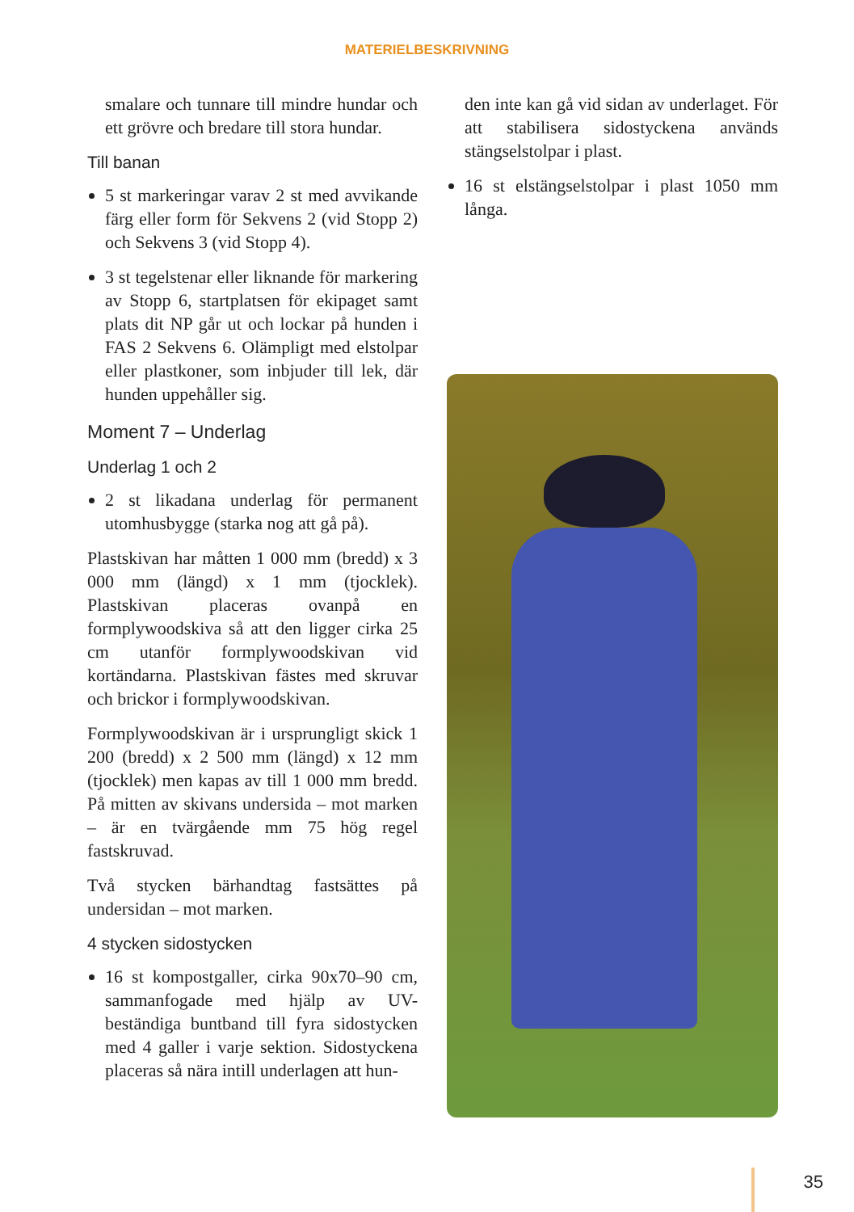MATERIELBESKRIVNING
smalare och tunnare till mindre hundar och ett grövre och bredare till stora hundar.
Till banan
5 st markeringar varav 2 st med avvikande färg eller form för Sekvens 2 (vid Stopp 2) och Sekvens 3 (vid Stopp 4).
3 st tegelstenar eller liknande för markering av Stopp 6, startplatsen för ekipaget samt plats dit NP går ut och lockar på hunden i FAS 2 Sekvens 6. Olämpligt med elstolpar eller plastkoner, som inbjuder till lek, där hunden uppehåller sig.
Moment 7 – Underlag
Underlag 1 och 2
2 st likadana underlag för permanent utomhusbygge (starka nog att gå på).
Plastskivan har måtten 1 000 mm (bredd) x 3 000 mm (längd) x 1 mm (tjocklek). Plastskivan placeras ovanpå en formplywoodskiva så att den ligger cirka 25 cm utanför formplywoodskivan vid kortändarna. Plastskivan fästes med skruvar och brickor i formplywoodskivan.
Formplywoodskivan är i ursprungligt skick 1 200 (bredd) x 2 500 mm (längd) x 12 mm (tjocklek) men kapas av till 1 000 mm bredd. På mitten av skivans undersida – mot marken – är en tvärgående mm 75 hög regel fastskruvad.
Två stycken bärhandtag fastsättes på undersidan – mot marken.
4 stycken sidostycken
16 st kompostgaller, cirka 90x70–90 cm, sammanfogade med hjälp av UV-beständiga buntband till fyra sidostycken med 4 galler i varje sektion. Sidostyckena placeras så nära intill underlagen att hun-
den inte kan gå vid sidan av underlaget. För att stabilisera sidostyckena används stängselstolpar i plast.
16 st elstängselstolpar i plast 1050 mm långa.
35